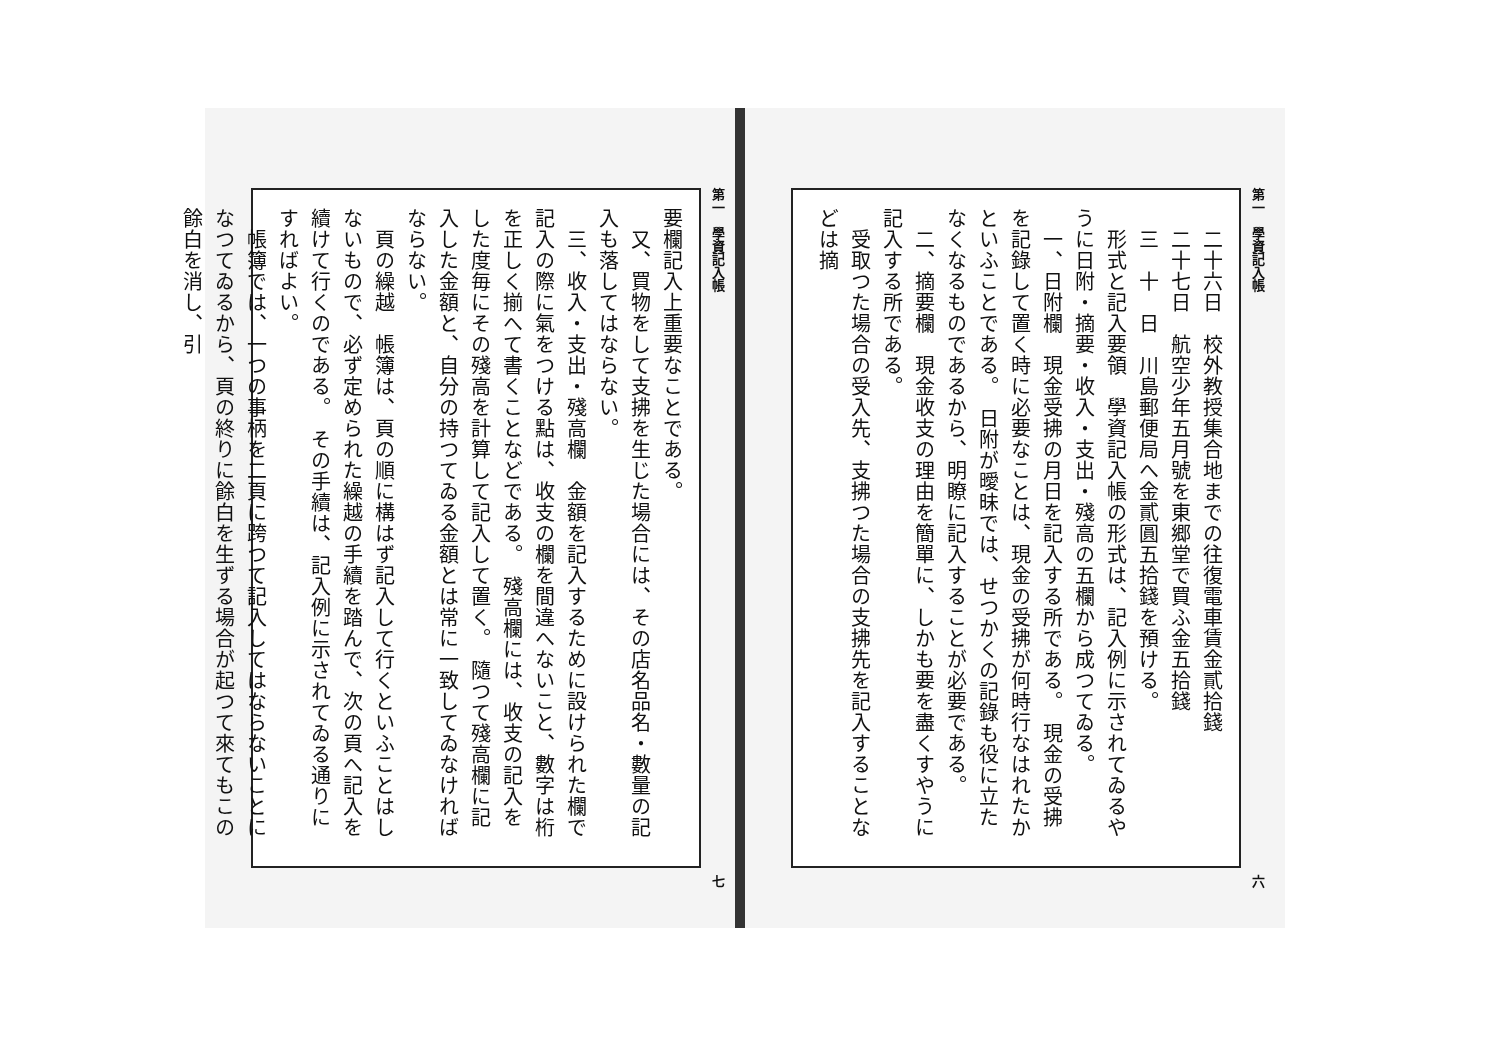第一　學資記入帳 六
　二十六日　校外教授集合地までの往復電車賃金貳拾錢
　二十七日　航空少年五月號を東郷堂で買ふ金五拾錢
　三　十　日　川島郵便局へ金貳圓五拾錢を預ける。
　形式と記入要領　學資記入帳の形式は、記入例に示されてゐるやうに日附・摘要・收入・支出・殘高の五欄から成つてゐる。
　一、日附欄　現金受拂の月日を記入する所である。　現金の受拂を記錄して置く時に必要なことは、現金の受拂が何時行なはれたかといふことである。　日附が曖昧では、せつかくの記錄も役に立たなくなるものであるから、明瞭に記入することが必要である。
　二、摘要欄　現金收支の理由を簡單に、しかも要を盡くすやうに記入する所である。
　受取つた場合の受入先、支拂つた場合の支拂先を記入することなどは摘
第一　學資記入帳 七
要欄記入上重要なことである。
　又、買物をして支拂を生じた場合には、その店名品名・數量の記入も落してはならない。
　三、收入・支出・殘高欄　金額を記入するために設けられた欄で記入の際に氣をつける點は、收支の欄を間違へないこと、數字は桁を正しく揃へて書くことなどである。　殘高欄には、收支の記入をした度毎にその殘高を計算して記入して置く。　隨つて殘高欄に記入した金額と、自分の持つてゐる金額とは常に一致してゐなければならない。
　頁の繰越　帳簿は、頁の順に構はず記入して行くといふことはしないもので、必ず定められた繰越の手續を踏んで、次の頁へ記入を續けて行くのである。　その手續は、記入例に示されてゐる通りにすればよい。
　帳簿では、一つの事柄を二頁に跨つて記入してはならないことになつてゐるから、頁の終りに餘白を生ずる場合が起つて來てもこの餘白を消し、引